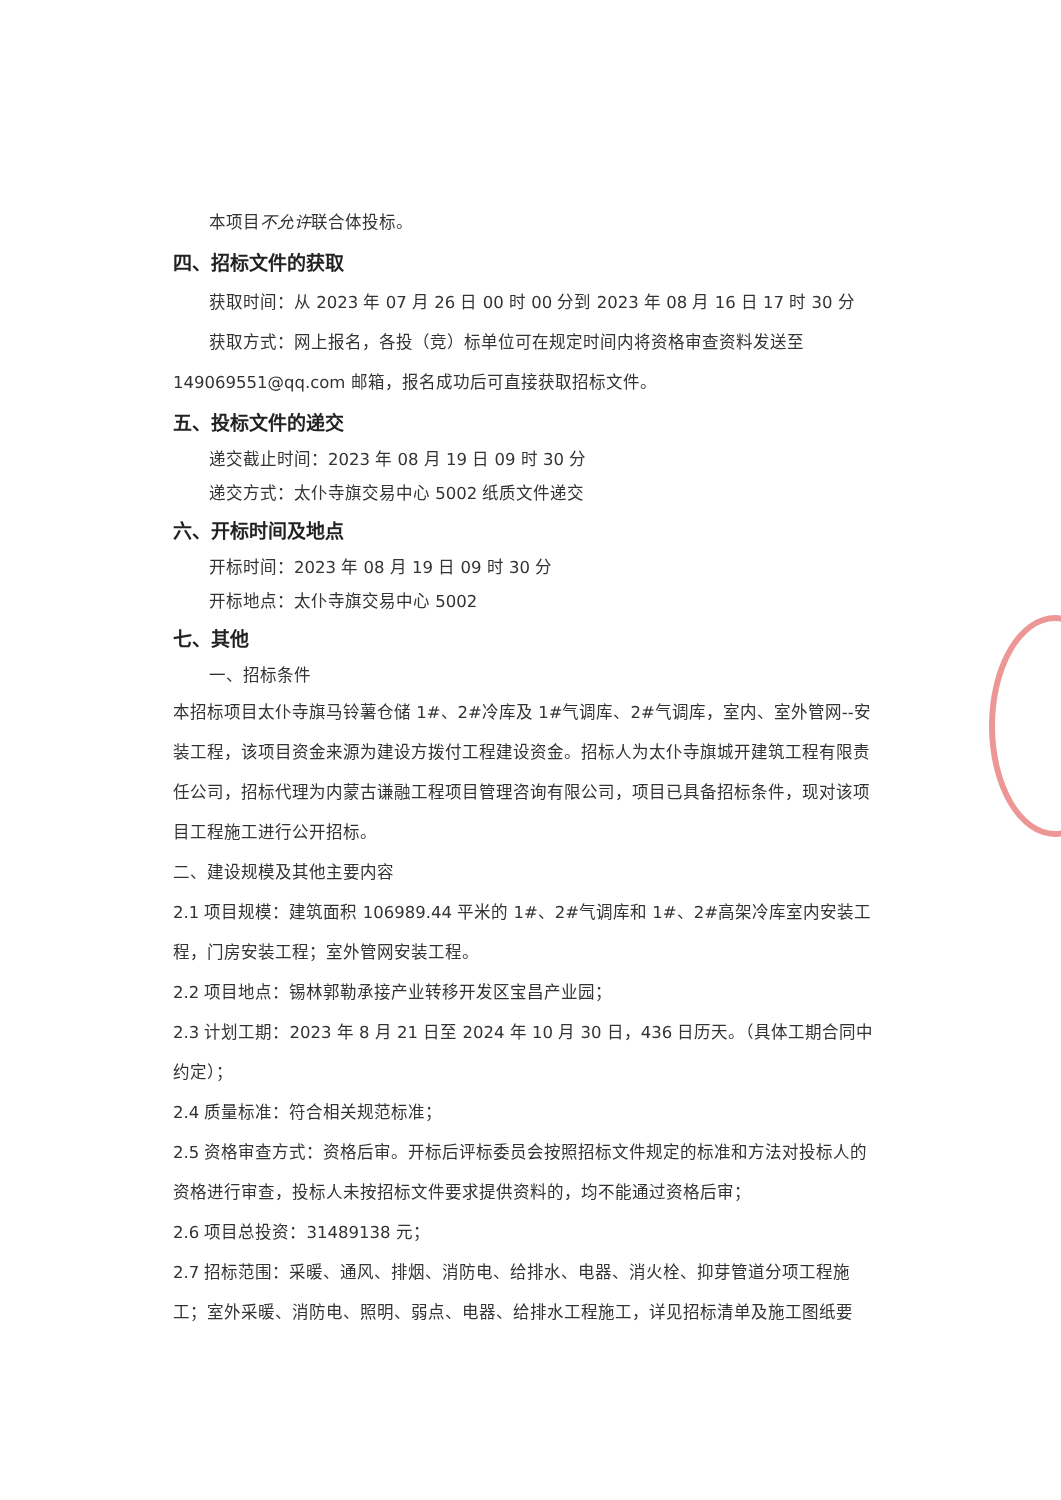本项目不允许联合体投标。
四、招标文件的获取
获取时间：从 2023 年 07 月 26 日 00 时 00 分到 2023 年 08 月 16 日 17 时 30 分
获取方式：网上报名，各投（竞）标单位可在规定时间内将资格审查资料发送至 149069551@qq.com 邮箱，报名成功后可直接获取招标文件。
五、投标文件的递交
递交截止时间：2023 年 08 月 19 日 09 时 30 分
递交方式：太仆寺旗交易中心 5002 纸质文件递交
六、开标时间及地点
开标时间：2023 年 08 月 19 日 09 时 30 分
开标地点：太仆寺旗交易中心 5002
七、其他
一、招标条件
本招标项目太仆寺旗马铃薯仓储 1#、2#冷库及 1#气调库、2#气调库，室内、室外管网--安装工程，该项目资金来源为建设方拨付工程建设资金。招标人为太仆寺旗城开建筑工程有限责任公司，招标代理为内蒙古谦融工程项目管理咨询有限公司，项目已具备招标条件，现对该项目工程施工进行公开招标。
二、建设规模及其他主要内容
2.1 项目规模：建筑面积 106989.44 平米的 1#、2#气调库和 1#、2#高架冷库室内安装工程，门房安装工程；室外管网安装工程。
2.2 项目地点：锡林郭勒承接产业转移开发区宝昌产业园；
2.3 计划工期：2023 年 8 月 21 日至 2024 年 10 月 30 日，436 日历天。（具体工期合同中约定）；
2.4 质量标准：符合相关规范标准；
2.5 资格审查方式：资格后审。开标后评标委员会按照招标文件规定的标准和方法对投标人的资格进行审查，投标人未按招标文件要求提供资料的，均不能通过资格后审；
2.6 项目总投资：31489138 元；
2.7 招标范围：采暖、通风、排烟、消防电、给排水、电器、消火栓、抑芽管道分项工程施工；室外采暖、消防电、照明、弱点、电器、给排水工程施工，详见招标清单及施工图纸要